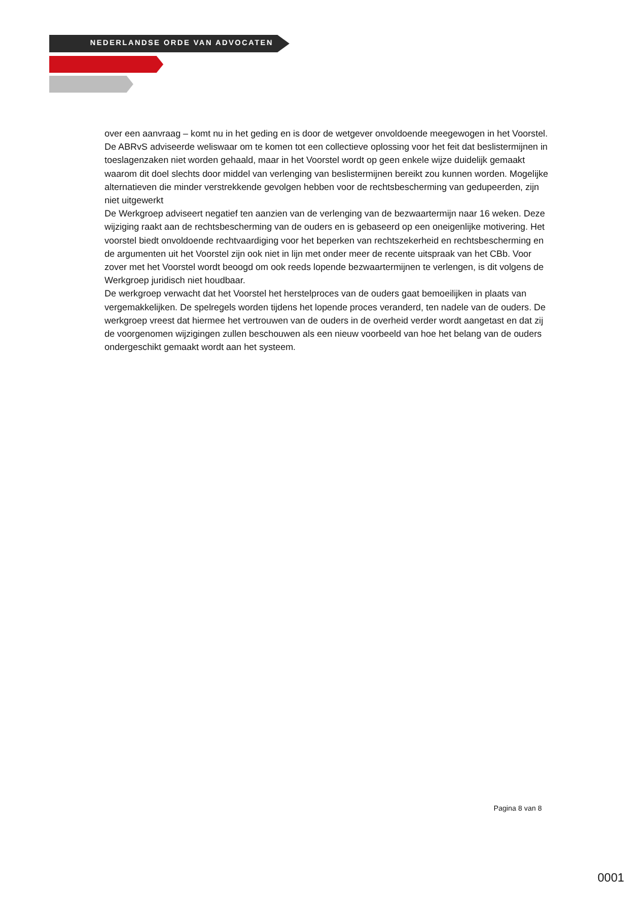NEDERLANDSE ORDE VAN ADVOCATEN
over een aanvraag – komt nu in het geding en is door de wetgever onvoldoende meegewogen in het Voorstel. De ABRvS adviseerde weliswaar om te komen tot een collectieve oplossing voor het feit dat beslistermijnen in toeslagenzaken niet worden gehaald, maar in het Voorstel wordt op geen enkele wijze duidelijk gemaakt waarom dit doel slechts door middel van verlenging van beslistermijnen bereikt zou kunnen worden. Mogelijke alternatieven die minder verstrekkende gevolgen hebben voor de rechtsbescherming van gedupeerden, zijn niet uitgewerkt
De Werkgroep adviseert negatief ten aanzien van de verlenging van de bezwaartermijn naar 16 weken. Deze wijziging raakt aan de rechtsbescherming van de ouders en is gebaseerd op een oneigenlijke motivering. Het voorstel biedt onvoldoende rechtvaardiging voor het beperken van rechtszekerheid en rechtsbescherming en de argumenten uit het Voorstel zijn ook niet in lijn met onder meer de recente uitspraak van het CBb. Voor zover met het Voorstel wordt beoogd om ook reeds lopende bezwaartermijnen te verlengen, is dit volgens de Werkgroep juridisch niet houdbaar.
De werkgroep verwacht dat het Voorstel het herstelproces van de ouders gaat bemoeilijken in plaats van vergemakkelijken. De spelregels worden tijdens het lopende proces veranderd, ten nadele van de ouders. De werkgroep vreest dat hiermee het vertrouwen van de ouders in de overheid verder wordt aangetast en dat zij de voorgenomen wijzigingen zullen beschouwen als een nieuw voorbeeld van hoe het belang van de ouders ondergeschikt gemaakt wordt aan het systeem.
Pagina 8 van 8
0001